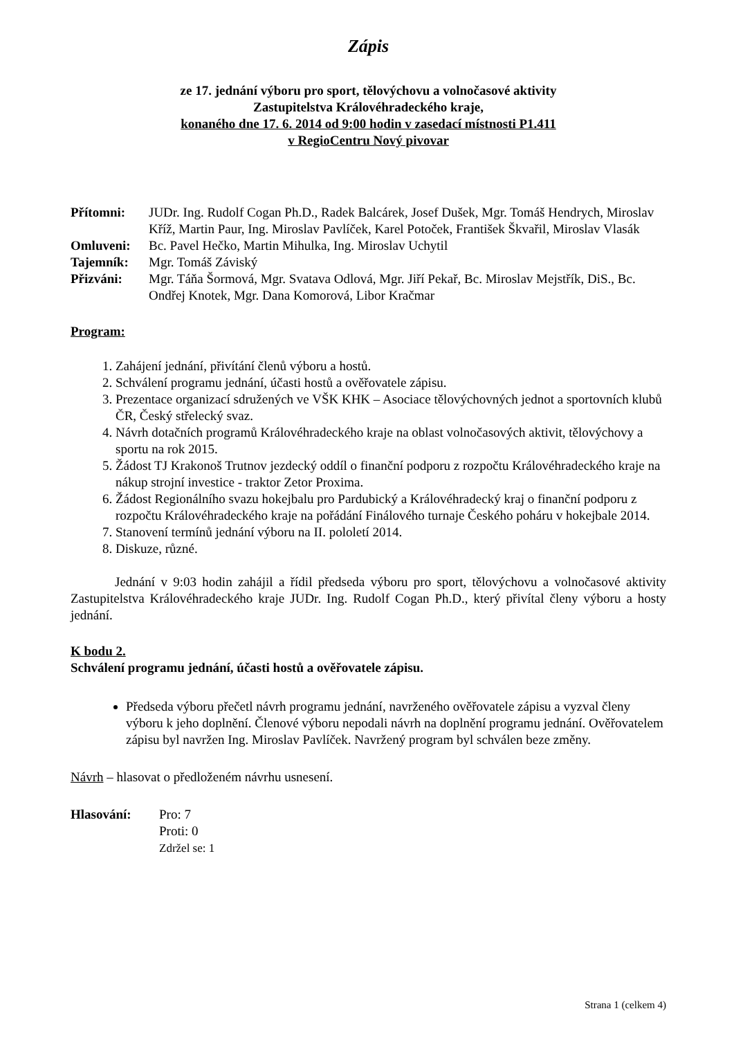Zápis
ze 17. jednání výboru pro sport, tělovýchovu a volnočasové aktivity
Zastupitelstva Královéhradeckého kraje,
konaného dne 17. 6. 2014 od 9:00 hodin v zasedací místnosti P1.411
v RegioCentru Nový pivovar
| Přítomni: | JUDr. Ing. Rudolf Cogan Ph.D., Radek Balcárek, Josef Dušek, Mgr. Tomáš Hendrych, Miroslav Kříž, Martin Paur, Ing. Miroslav Pavlíček, Karel Potoček, František Škvařil, Miroslav Vlasák |
| Omluveni: | Bc. Pavel Hečko, Martin Mihulka, Ing. Miroslav Uchytil |
| Tajemník: | Mgr. Tomáš Záviský |
| Přizváni: | Mgr. Táňa Šormová, Mgr. Svatava Odlová, Mgr. Jiří Pekař, Bc. Miroslav Mejstřík, DiS., Bc. Ondřej Knotek, Mgr. Dana Komorová, Libor Kračmar |
Program:
1. Zahájení jednání, přivítání členů výboru a hostů.
2. Schválení programu jednání, účasti hostů a ověřovatele zápisu.
3. Prezentace organizací sdružených ve VŠK KHK – Asociace tělovýchovných jednot a sportovních klubů ČR, Český střelecký svaz.
4. Návrh dotačních programů Královéhradeckého kraje na oblast volnočasových aktivit, tělovýchovy a sportu na rok 2015.
5. Žádost TJ Krakonoš Trutnov jezdecký oddíl o finanční podporu z rozpočtu Královéhradeckého kraje na nákup strojní investice - traktor Zetor Proxima.
6. Žádost Regionálního svazu hokejbalu pro Pardubický a Královéhradecký kraj o finanční podporu z rozpočtu Královéhradeckého kraje na pořádání Finálového turnaje Českého poháru v hokejbale 2014.
7. Stanovení termínů jednání výboru na II. pololetí 2014.
8. Diskuze, různé.
Jednání v 9:03 hodin zahájil a řídil předseda výboru pro sport, tělovýchovu a volnočasové aktivity Zastupitelstva Královéhradeckého kraje JUDr. Ing. Rudolf Cogan Ph.D., který přivítal členy výboru a hosty jednání.
K bodu 2.
Schválení programu jednání, účasti hostů a ověřovatele zápisu.
Předseda výboru přečetl návrh programu jednání, navrženého ověřovatele zápisu a vyzval členy výboru k jeho doplnění. Členové výboru nepodali návrh na doplnění programu jednání. Ověřovatelem zápisu byl navržen Ing. Miroslav Pavlíček. Navržený program byl schválen beze změny.
Návrh – hlasovat o předloženém návrhu usnesení.
| Hlasování: | Pro: 7 Proti: 0 Zdržel se: 1 |
Strana 1 (celkem 4)